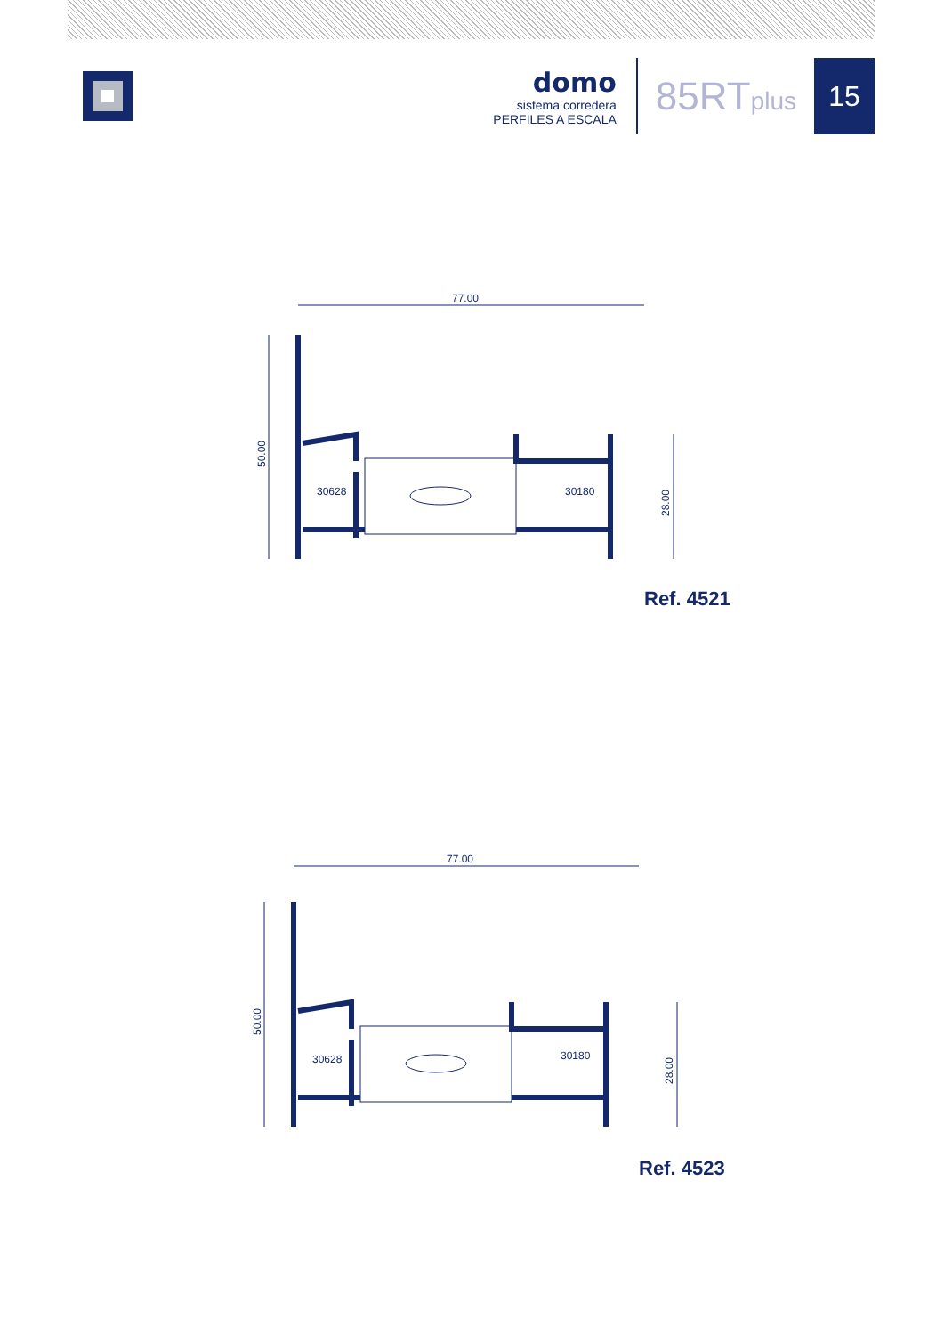domo
sistema corredera
PERFILES A ESCALA
85RTplus
15
77.00
50.00
28.00
30628
30180
Ref. 4521
77.00
50.00
28.00
30628
30180
Ref. 4523